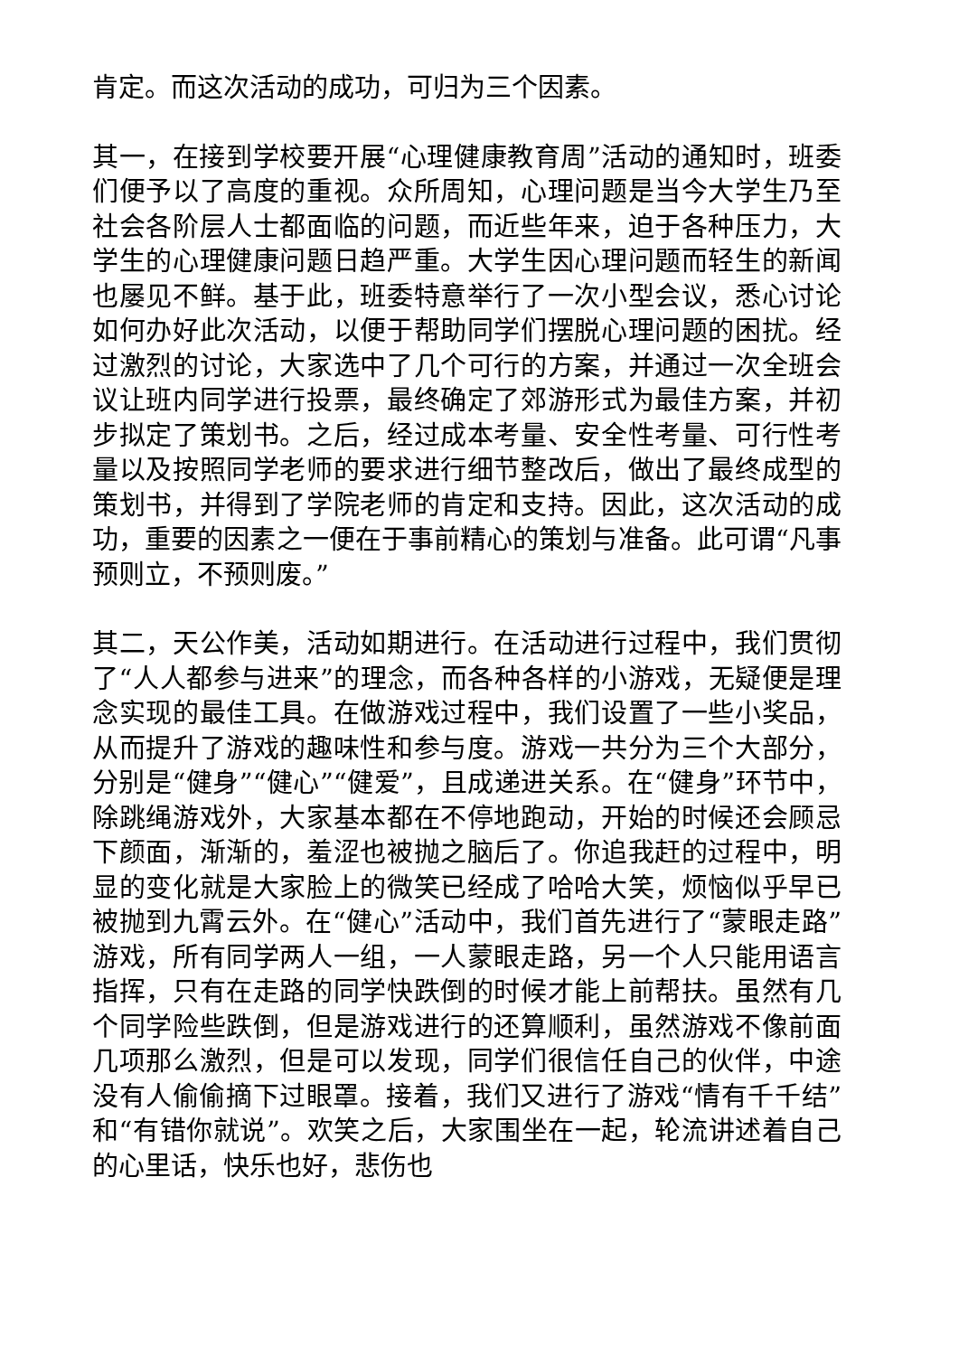肯定。而这次活动的成功，可归为三个因素。
其一，在接到学校要开展“心理健康教育周”活动的通知时，班委们便予以了高度的重视。众所周知，心理问题是当今大学生乃至社会各阶层人士都面临的问题，而近些年来，迫于各种压力，大学生的心理健康问题日趋严重。大学生因心理问题而轻生的新闻也屡见不鲜。基于此，班委特意举行了一次小型会议，悉心讨论如何办好此次活动，以便于帮助同学们摆脱心理问题的困扰。经过激烈的讨论，大家选中了几个可行的方案，并通过一次全班会议让班内同学进行投票，最终确定了郊游形式为最佳方案，并初步拟定了策划书。之后，经过成本考量、安全性考量、可行性考量以及按照同学老师的要求进行细节整改后，做出了最终成型的策划书，并得到了学院老师的肯定和支持。因此，这次活动的成功，重要的因素之一便在于事前精心的策划与准备。此可谓“凡事预则立，不预则废。”
其二，天公作美，活动如期进行。在活动进行过程中，我们贯彻了“人人都参与进来”的理念，而各种各样的小游戏，无疑便是理念实现的最佳工具。在做游戏过程中，我们设置了一些小奖品，从而提升了游戏的趣味性和参与度。游戏一共分为三个大部分，分别是“健身”“健心”“健爱”，且成递进关系。在“健身”环节中，除跳绳游戏外，大家基本都在不停地跑动，开始的时候还会顾忌下颜面，渐渐的，羞涩也被抛之脑后了。你追我赶的过程中，明显的变化就是大家脸上的微笑已经成了哈哈大笑，烦恼似乎早已被抛到九霄云外。在“健心”活动中，我们首先进行了“蒙眼走路”游戏，所有同学两人一组，一人蒙眼走路，另一个人只能用语言指挥，只有在走路的同学快跌倒的时候才能上前帮扶。虽然有几个同学险些跌倒，但是游戏进行的还算顺利，虽然游戏不像前面几项那么激烈，但是可以发现，同学们很信任自己的伙伴，中途没有人偷偷摘下过眼罩。接着，我们又进行了游戏“情有千千结”和“有错你就说”。欢笑之后，大家围坐在一起，轮流讲述着自己的心里话，快乐也好，悲伤也